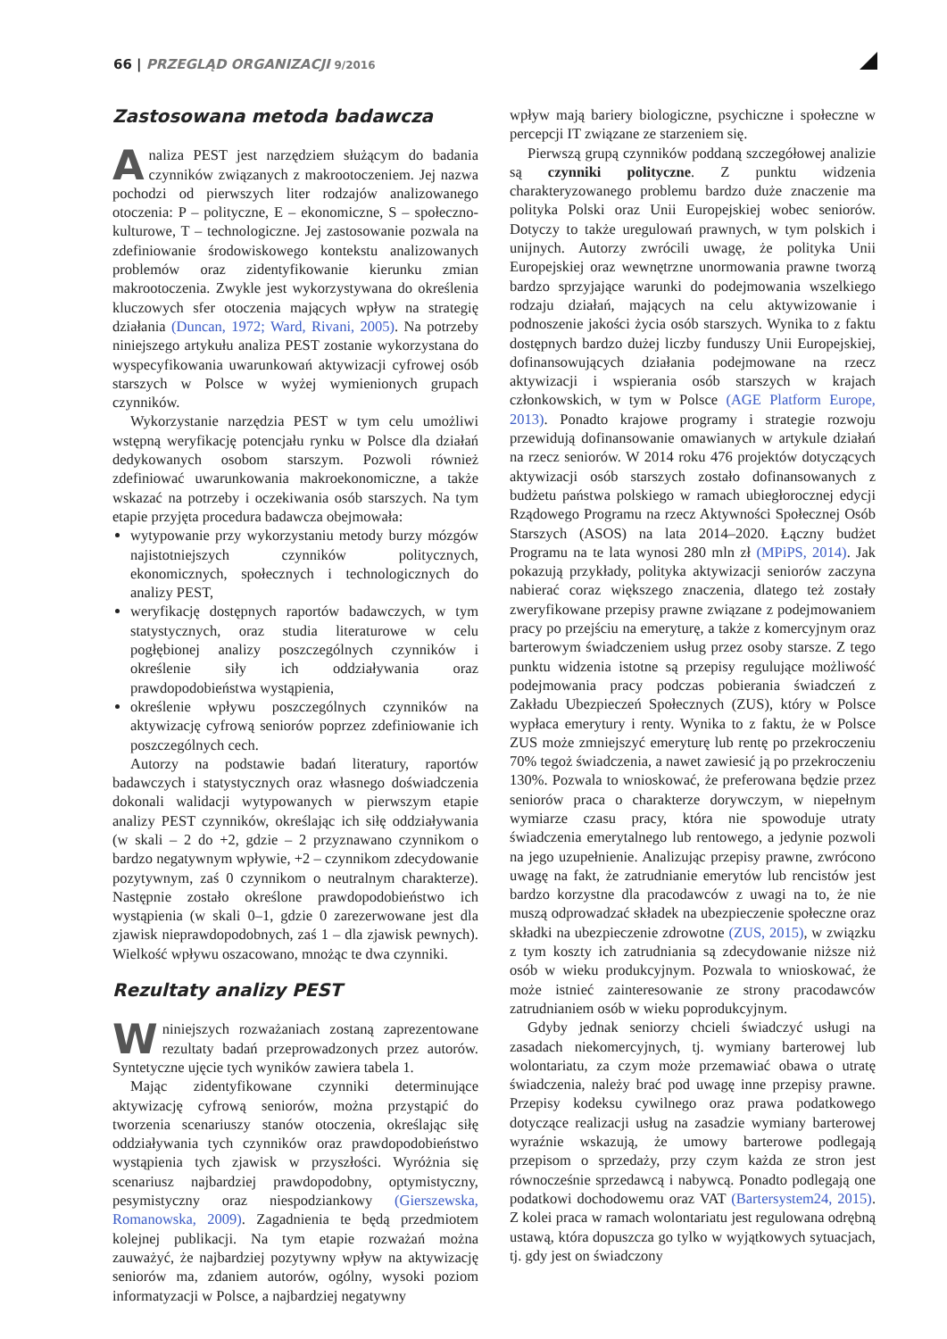66 | PRZEGLĄD ORGANIZACJI 9/2016
Zastosowana metoda badawcza
Analiza PEST jest narzędziem służącym do badania czynników związanych z makrootoczeniem. Jej nazwa pochodzi od pierwszych liter rodzajów analizowanego otoczenia: P – polityczne, E – ekonomiczne, S – społeczno-kulturowe, T – technologiczne. Jej zastosowanie pozwala na zdefiniowanie środowiskowego kontekstu analizowanych problemów oraz zidentyfikowanie kierunku zmian makrootoczenia. Zwykle jest wykorzystywana do określenia kluczowych sfer otoczenia mających wpływ na strategię działania (Duncan, 1972; Ward, Rivani, 2005). Na potrzeby niniejszego artykułu analiza PEST zostanie wykorzystana do wyspecyfikowania uwarunkowań aktywizacji cyfrowej osób starszych w Polsce w wyżej wymienionych grupach czynników.
Wykorzystanie narzędzia PEST w tym celu umożliwi wstępną weryfikację potencjału rynku w Polsce dla działań dedykowanych osobom starszym. Pozwoli również zdefiniować uwarunkowania makroekonomiczne, a także wskazać na potrzeby i oczekiwania osób starszych. Na tym etapie przyjęta procedura badawcza obejmowała:
wytypowanie przy wykorzystaniu metody burzy mózgów najistotniejszych czynników politycznych, ekonomicznych, społecznych i technologicznych do analizy PEST,
weryfikację dostępnych raportów badawczych, w tym statystycznych, oraz studia literaturowe w celu pogłębionej analizy poszczególnych czynników i określenie siły ich oddziaływania oraz prawdopodobieństwa wystąpienia,
określenie wpływu poszczególnych czynników na aktywizację cyfrową seniorów poprzez zdefiniowanie ich poszczególnych cech.
Autorzy na podstawie badań literatury, raportów badawczych i statystycznych oraz własnego doświadczenia dokonali walidacji wytypowanych w pierwszym etapie analizy PEST czynników, określając ich siłę oddziaływania (w skali – 2 do +2, gdzie – 2 przyznawano czynnikom o bardzo negatywnym wpływie, +2 – czynnikom zdecydowanie pozytywnym, zaś 0 czynnikom o neutralnym charakterze). Następnie zostało określone prawdopodobieństwo ich wystąpienia (w skali 0–1, gdzie 0 zarezerwowane jest dla zjawisk nieprawdopodobnych, zaś 1 – dla zjawisk pewnych). Wielkość wpływu oszacowano, mnożąc te dwa czynniki.
Rezultaty analizy PEST
Wniniejszych rozważaniach zostaną zaprezentowane rezultaty badań przeprowadzonych przez autorów. Syntetyczne ujęcie tych wyników zawiera tabela 1.
Mając zidentyfikowane czynniki determinujące aktywizację cyfrową seniorów, można przystąpić do tworzenia scenariuszy stanów otoczenia, określając siłę oddziaływania tych czynników oraz prawdopodobieństwo wystąpienia tych zjawisk w przyszłości. Wyróżnia się scenariusz najbardziej prawdopodobny, optymistyczny, pesymistyczny oraz niespodziankowy (Gierszewska, Romanowska, 2009). Zagadnienia te będą przedmiotem kolejnej publikacji. Na tym etapie rozważań można zauważyć, że najbardziej pozytywny wpływ na aktywizację seniorów ma, zdaniem autorów, ogólny, wysoki poziom informatyzacji w Polsce, a najbardziej negatywny
wpływ mają bariery biologiczne, psychiczne i społeczne w percepcji IT związane ze starzeniem się.
Pierwszą grupą czynników poddaną szczegółowej analizie są czynniki polityczne. Z punktu widzenia charakteryzowanego problemu bardzo duże znaczenie ma polityka Polski oraz Unii Europejskiej wobec seniorów. Dotyczy to także uregulowań prawnych, w tym polskich i unijnych. Autorzy zwrócili uwagę, że polityka Unii Europejskiej oraz wewnętrzne unormowania prawne tworzą bardzo sprzyjające warunki do podejmowania wszelkiego rodzaju działań, mających na celu aktywizowanie i podnoszenie jakości życia osób starszych. Wynika to z faktu dostępnych bardzo dużej liczby funduszy Unii Europejskiej, dofinansowujących działania podejmowane na rzecz aktywizacji i wspierania osób starszych w krajach członkowskich, w tym w Polsce (AGE Platform Europe, 2013). Ponadto krajowe programy i strategie rozwoju przewidują dofinansowanie omawianych w artykule działań na rzecz seniorów. W 2014 roku 476 projektów dotyczących aktywizacji osób starszych zostało dofinansowanych z budżetu państwa polskiego w ramach ubiegłorocznej edycji Rządowego Programu na rzecz Aktywności Społecznej Osób Starszych (ASOS) na lata 2014–2020. Łączny budżet Programu na te lata wynosi 280 mln zł (MPiPS, 2014). Jak pokazują przykłady, polityka aktywizacji seniorów zaczyna nabierać coraz większego znaczenia, dlatego też zostały zweryfikowane przepisy prawne związane z podejmowaniem pracy po przejściu na emeryturę, a także z komercyjnym oraz barterowym świadczeniem usług przez osoby starsze. Z tego punktu widzenia istotne są przepisy regulujące możliwość podejmowania pracy podczas pobierania świadczeń z Zakładu Ubezpieczeń Społecznych (ZUS), który w Polsce wypłaca emerytury i renty. Wynika to z faktu, że w Polsce ZUS może zmniejszyć emeryturę lub rentę po przekroczeniu 70% tegoż świadczenia, a nawet zawiesić ją po przekroczeniu 130%. Pozwala to wnioskować, że preferowana będzie przez seniorów praca o charakterze dorywczym, w niepełnym wymiarze czasu pracy, która nie spowoduje utraty świadczenia emerytalnego lub rentowego, a jedynie pozwoli na jego uzupełnienie. Analizując przepisy prawne, zwrócono uwagę na fakt, że zatrudnianie emerytów lub rencistów jest bardzo korzystne dla pracodawców z uwagi na to, że nie muszą odprowadzać składek na ubezpieczenie społeczne oraz składki na ubezpieczenie zdrowotne (ZUS, 2015), w związku z tym koszty ich zatrudniania są zdecydowanie niższe niż osób w wieku produkcyjnym. Pozwala to wnioskować, że może istnieć zainteresowanie ze strony pracodawców zatrudnianiem osób w wieku poprodukcyjnym.
Gdyby jednak seniorzy chcieli świadczyć usługi na zasadach niekomercyjnych, tj. wymiany barterowej lub wolontariatu, za czym może przemawiać obawa o utratę świadczenia, należy brać pod uwagę inne przepisy prawne. Przepisy kodeksu cywilnego oraz prawa podatkowego dotyczące realizacji usług na zasadzie wymiany barterowej wyraźnie wskazują, że umowy barterowe podlegają przepisom o sprzedaży, przy czym każda ze stron jest równocześnie sprzedawcą i nabywcą. Ponadto podlegają one podatkowi dochodowemu oraz VAT (Bartersystem24, 2015). Z kolei praca w ramach wolontariatu jest regulowana odrębną ustawą, która dopuszcza go tylko w wyjątkowych sytuacjach, tj. gdy jest on świadczony